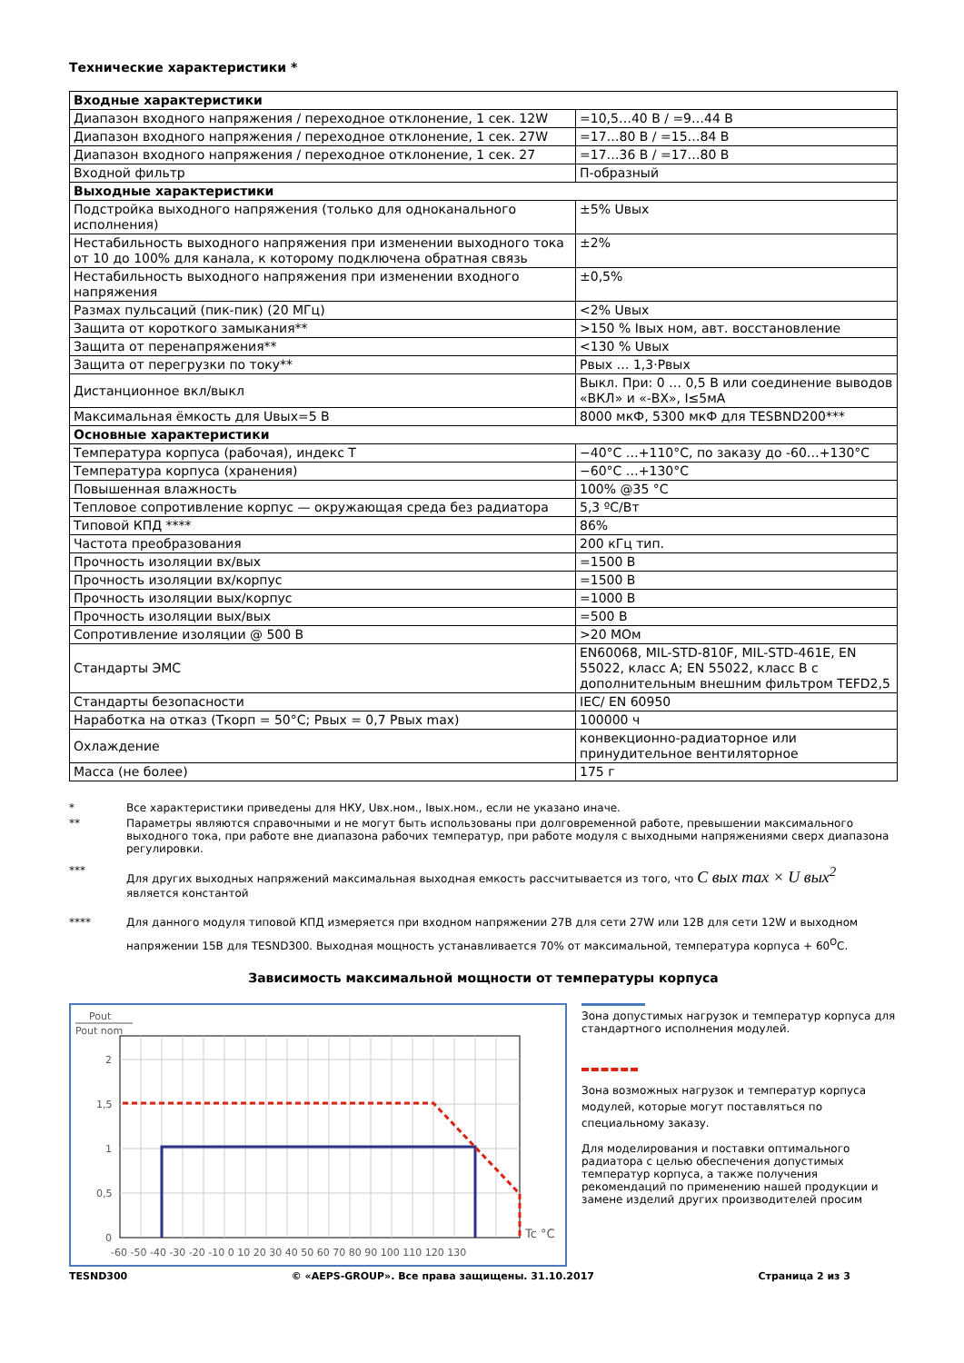Технические характеристики *
| Входные характеристики | |
| Диапазон входного напряжения / переходное отклонение, 1 сек. 12W | =10,5…40 В / =9…44 В |
| Диапазон входного напряжения / переходное отклонение, 1 сек. 27W | =17…80 В / =15…84 В |
| Диапазон входного напряжения / переходное отклонение, 1 сек. 27 | =17…36 В / =17…80 В |
| Входной фильтр | П-образный |
| Выходные характеристики | |
| Подстройка выходного напряжения (только для одноканального исполнения) | ±5% Uвых |
| Нестабильность выходного напряжения при изменении выходного тока от 10 до 100% для канала, к которому подключена обратная связь | ±2% |
| Нестабильность выходного напряжения при изменении входного напряжения | ±0,5% |
| Размах пульсаций (пик-пик) (20 МГц) | <2% Uвых |
| Защита от короткого замыкания** | >150 % Iвых ном, авт. восстановление |
| Защита от перенапряжения** | <130 % Uвых |
| Защита от перегрузки по току** | Рвых … 1,3·Рвых |
| Дистанционное вкл/выкл | Выкл. При: 0 … 0,5 В или соединение выводов «ВКЛ» и «-ВХ», I≤5мА |
| Максимальная ёмкость для Uвых=5 В | 8000 мкФ, 5300 мкФ для TESBND200*** |
| Основные характеристики | |
| Температура корпуса (рабочая), индекс Т | −40°С …+110°С, по заказу до -60…+130°С |
| Температура корпуса (хранения) | −60°С …+130°С |
| Повышенная влажность | 100% @35 °С |
| Тепловое сопротивление корпус — окружающая среда без радиатора | 5,3 ºС/Вт |
| Типовой КПД **** | 86% |
| Частота преобразования | 200 кГц тип. |
| Прочность изоляции вх/вых | =1500 В |
| Прочность изоляции вх/корпус | =1500 В |
| Прочность изоляции вых/корпус | =1000 В |
| Прочность изоляции вых/вых | =500 В |
| Сопротивление изоляции @ 500 В | >20 МОм |
| Стандарты ЭМС | EN60068, MIL-STD-810F, MIL-STD-461E, EN 55022, класс А; EN 55022, класс В с дополнительным внешним фильтром TEFD2,5 |
| Стандарты безопасности | IEC/ EN 60950 |
| Наработка на отказ (Ткорп = 50°С; Рвых = 0,7 Рвых max) | 100000 ч |
| Охлаждение | конвекционно-радиаторное или принудительное вентиляторное |
| Масса (не более) | 175 г |
* Все характеристики приведены для НКУ, Uвх.ном., Iвых.ном., если не указано иначе.
** Параметры являются справочными и не могут быть использованы при долговременной работе, превышении максимального выходного тока, при работе вне диапазона рабочих температур, при работе модуля с выходными напряжениями сверх диапазона регулировки.
*** Для других выходных напряжений максимальная выходная емкость рассчитывается из того, что C вых max × U вых<sup>2</sup>
является константой
**** Для данного модуля типовой КПД измеряется при входном напряжении 27В для сети 27W или 12В для сети 12W и выходном напряжении 15В для TESND300. Выходная мощность устанавливается 70% от максимальной, температура корпуса + 60<sup>О</sup>С.
Зависимость максимальной мощности от температуры корпуса
Pout
Pout nom
2
1,5
1
0,5
0
Tc °C
-60 -50 -40 -30 -20 -10 0 10 20 30 40 50 60 70 80 90 100 110 120 130
Зона допустимых нагрузок и температур корпуса для стандартного исполнения модулей.
Зона возможных нагрузок и температур корпуса модулей, которые могут поставляться по специальному заказу.
Для моделирования и поставки оптимального радиатора с целью обеспечения допустимых температур корпуса, а также получения рекомендаций по применению нашей продукции и замене изделий других производителей просим
TESND300 © «AEPS-GROUP». Все права защищены. 31.10.2017 Страница 2 из 3